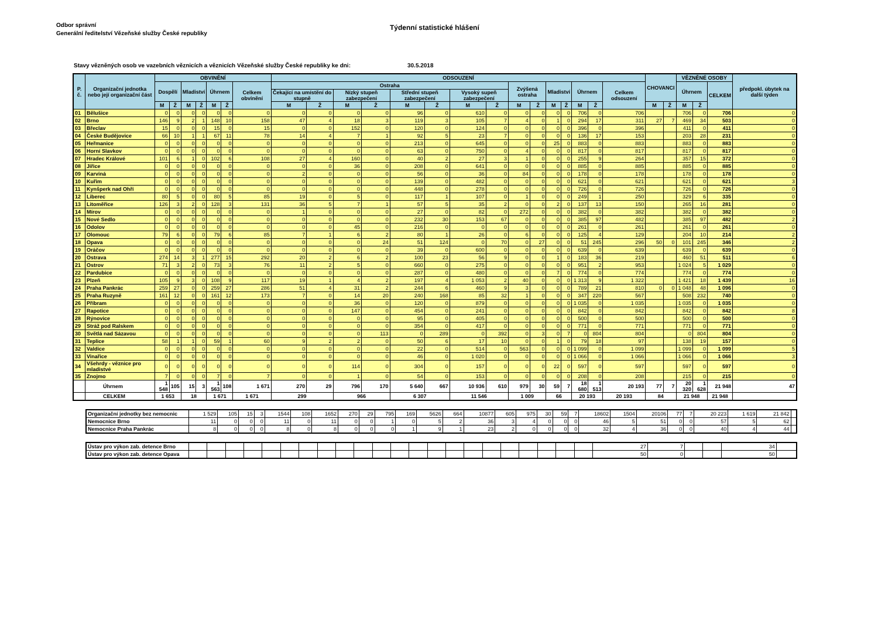Odbor správní
Generální ředitelství Vězeňské služby České republiky
Týdenní statistické hlášení
Stavy vězněných osob ve vazebních věznicích a věznicích Vězeňské služby České republiky ke dni: 30.5.2018
| P. č. | Organizační jednotka nebo její organizační část | OBVINĚNÍ | | | | | | | ODSOUZENÍ | | | | | | | | | | | | | | | CHOVANCI | | VĚZNĚNÉ OSOBY | | | předpokl. úbytek na další týden |
| --- | --- | --- | --- | --- | --- | --- | --- | --- | --- | --- | --- | --- | --- | --- | --- | --- | --- | --- | --- | --- | --- | --- | --- | --- | --- | --- | --- | --- | --- |
| | | Dospělí | | Mladiství | | Úhrnem | | Celkem obvinění | Ostraha | | | | | | | | Zvýšená ostraha | | Mladiství | | Úhrnem | | Celkem odsouzení | | | Úhrnem | | CELKEM | |
| | | | | | | | | | Čekající na umístění do stupně | | Nízký stupeň zabezpečení | | Střední stupeň zabezpečení | | Vysoký supeň zabezpečení | | | | | | | | | | | | | | |
| | | M | Ž | M | Ž | M | Ž | | M | Ž | M | Ž | M | Ž | M | Ž | M | Ž | M | Ž | M | Ž | | M | Ž | M | Ž | | |
| 01 | Bělušice | 0 | 0 | 0 | 0 | 0 | 0 | 0 | 0 | 0 | 0 | 0 | 96 | 0 | 610 | 0 | 0 | 0 | 0 | 0 | 706 | 0 | 706 | | | 706 | 0 | 706 | 0 |
| 02 | Brno | 146 | 9 | 2 | 1 | 148 | 10 | 158 | 47 | 4 | 18 | 3 | 119 | 3 | 105 | 7 | 4 | 0 | 1 | 0 | 294 | 17 | 311 | 27 | 7 | 469 | 34 | 503 | 0 |
| 03 | Břeclav | 15 | 0 | 0 | 0 | 15 | 0 | 15 | 0 | 0 | 152 | 0 | 120 | 0 | 124 | 0 | 0 | 0 | 0 | 0 | 396 | 0 | 396 | | | 411 | 0 | 411 | 0 |
| 04 | České Budějovice | 66 | 10 | 1 | 1 | 67 | 11 | 78 | 14 | 4 | 7 | 1 | 92 | 5 | 23 | 7 | 0 | 0 | 0 | 0 | 136 | 17 | 153 | | | 203 | 28 | 231 | 0 |
| 05 | Heřmanice | 0 | 0 | 0 | 0 | 0 | 0 | 0 | 0 | 0 | 0 | 0 | 213 | 0 | 645 | 0 | 0 | 0 | 25 | 0 | 883 | 0 | 883 | | | 883 | 0 | 883 | 0 |
| 06 | Horní Slavkov | 0 | 0 | 0 | 0 | 0 | 0 | 0 | 0 | 0 | 0 | 0 | 63 | 0 | 750 | 0 | 4 | 0 | 0 | 0 | 817 | 0 | 817 | | | 817 | 0 | 817 | 0 |
| 07 | Hradec Králové | 101 | 6 | 1 | 0 | 102 | 6 | 108 | 27 | 4 | 160 | 0 | 40 | 2 | 27 | 3 | 1 | 0 | 0 | 0 | 255 | 9 | 264 | | | 357 | 15 | 372 | 0 |
| 08 | Jiřice | 0 | 0 | 0 | 0 | 0 | 0 | 0 | 0 | 0 | 36 | 0 | 208 | 0 | 641 | 0 | 0 | 0 | 0 | 0 | 885 | 0 | 885 | | | 885 | 0 | 885 | 0 |
| 09 | Karviná | 0 | 0 | 0 | 0 | 0 | 0 | 0 | 2 | 0 | 0 | 0 | 56 | 0 | 36 | 0 | 84 | 0 | 0 | 0 | 178 | 0 | 178 | | | 178 | 0 | 178 | 0 |
| 10 | Kuřim | 0 | 0 | 0 | 0 | 0 | 0 | 0 | 0 | 0 | 0 | 0 | 139 | 0 | 482 | 0 | 0 | 0 | 0 | 0 | 621 | 0 | 621 | | | 621 | 0 | 621 | 3 |
| 11 | Kynšperk nad Ohří | 0 | 0 | 0 | 0 | 0 | 0 | 0 | 0 | 0 | 0 | 0 | 448 | 0 | 278 | 0 | 0 | 0 | 0 | 0 | 726 | 0 | 726 | | | 726 | 0 | 726 | 0 |
| 12 | Liberec | 80 | 5 | 0 | 0 | 80 | 5 | 85 | 19 | 0 | 5 | 0 | 117 | 1 | 107 | 0 | 1 | 0 | 0 | 0 | 249 | 1 | 250 | | | 329 | 6 | 335 | 0 |
| 13 | Litoměřice | 126 | 3 | 2 | 0 | 128 | 3 | 131 | 36 | 5 | 7 | 1 | 57 | 5 | 35 | 2 | 0 | 0 | 2 | 0 | 137 | 13 | 150 | | | 265 | 16 | 281 | 0 |
| 14 | Mírov | 0 | 0 | 0 | 0 | 0 | 0 | 0 | 1 | 0 | 0 | 0 | 27 | 0 | 82 | 0 | 272 | 0 | 0 | 0 | 382 | 0 | 382 | | | 382 | 0 | 382 | 0 |
| 15 | Nové Sedlo | 0 | 0 | 0 | 0 | 0 | 0 | 0 | 0 | 0 | 0 | 0 | 232 | 30 | 153 | 67 | 0 | 0 | 0 | 0 | 385 | 97 | 482 | | | 385 | 97 | 482 | 2 |
| 16 | Odolov | 0 | 0 | 0 | 0 | 0 | 0 | 0 | 0 | 0 | 45 | 0 | 216 | 0 | 0 | 0 | 0 | 0 | 0 | 0 | 261 | 0 | 261 | | | 261 | 0 | 261 | 0 |
| 17 | Olomouc | 79 | 6 | 0 | 0 | 79 | 6 | 85 | 7 | 1 | 6 | 2 | 80 | 1 | 26 | 0 | 6 | 0 | 0 | 0 | 125 | 4 | 129 | | | 204 | 10 | 214 | 2 |
| 18 | Opava | 0 | 0 | 0 | 0 | 0 | 0 | 0 | 0 | 0 | 0 | 24 | 51 | 124 | 0 | 70 | 0 | 27 | 0 | 0 | 51 | 245 | 296 | 50 | 0 | 101 | 245 | 346 | 2 |
| 19 | Oráčov | 0 | 0 | 0 | 0 | 0 | 0 | 0 | 0 | 0 | 0 | 0 | 39 | 0 | 600 | 0 | 0 | 0 | 0 | 0 | 639 | 0 | 639 | | | 639 | 0 | 639 | 0 |
| 20 | Ostrava | 274 | 14 | 3 | 1 | 277 | 15 | 292 | 20 | 2 | 6 | 2 | 100 | 23 | 56 | 9 | 0 | 0 | 1 | 0 | 183 | 36 | 219 | | | 460 | 51 | 511 | 6 |
| 21 | Ostrov | 71 | 3 | 2 | 0 | 73 | 3 | 76 | 11 | 2 | 5 | 0 | 660 | 0 | 275 | 0 | 0 | 0 | 0 | 0 | 951 | 2 | 953 | | | 1 024 | 5 | 1 029 | 0 |
| 22 | Pardubice | 0 | 0 | 0 | 0 | 0 | 0 | 0 | 0 | 0 | 0 | 0 | 287 | 0 | 480 | 0 | 0 | 0 | 7 | 0 | 774 | 0 | 774 | | | 774 | 0 | 774 | 0 |
| 23 | Plzeň | 105 | 9 | 3 | 0 | 108 | 9 | 117 | 19 | 1 | 4 | 2 | 197 | 4 | 1 053 | 2 | 40 | 0 | 0 | 0 | 1 313 | 9 | 1 322 | | | 1 421 | 18 | 1 439 | 16 |
| 24 | Praha Pankrác | 259 | 27 | 0 | 0 | 259 | 27 | 286 | 51 | 4 | 31 | 2 | 244 | 6 | 460 | 9 | 3 | 0 | 0 | 0 | 789 | 21 | 810 | 0 | 0 | 1 048 | 48 | 1 096 | 0 |
| 25 | Praha Ruzyně | 161 | 12 | 0 | 0 | 161 | 12 | 173 | 7 | 0 | 14 | 20 | 240 | 168 | 85 | 32 | 1 | 0 | 0 | 0 | 347 | 220 | 567 | | | 508 | 232 | 740 | 0 |
| 26 | Příbram | 0 | 0 | 0 | 0 | 0 | 0 | 0 | 0 | 0 | 36 | 0 | 120 | 0 | 879 | 0 | 0 | 0 | 0 | 0 | 1 035 | 0 | 1 035 | | | 1 035 | 0 | 1 035 | 0 |
| 27 | Rapotice | 0 | 0 | 0 | 0 | 0 | 0 | 0 | 0 | 0 | 147 | 0 | 454 | 0 | 241 | 0 | 0 | 0 | 0 | 0 | 842 | 0 | 842 | | | 842 | 0 | 842 | 8 |
| 28 | Rýnovice | 0 | 0 | 0 | 0 | 0 | 0 | 0 | 0 | 0 | 0 | 0 | 95 | 0 | 405 | 0 | 0 | 0 | 0 | 0 | 500 | 0 | 500 | | | 500 | 0 | 500 | 0 |
| 29 | Stráž pod Ralskem | 0 | 0 | 0 | 0 | 0 | 0 | 0 | 0 | 0 | 0 | 0 | 354 | 0 | 417 | 0 | 0 | 0 | 0 | 0 | 771 | 0 | 771 | | | 771 | 0 | 771 | 0 |
| 30 | Světlá nad Sázavou | 0 | 0 | 0 | 0 | 0 | 0 | 0 | 0 | 0 | 0 | 113 | 0 | 289 | 0 | 392 | 0 | 3 | 0 | 7 | 0 | 804 | 804 | | | 0 | 804 | 804 | 0 |
| 31 | Teplice | 58 | 1 | 1 | 0 | 59 | 1 | 60 | 9 | 2 | 2 | 0 | 50 | 6 | 17 | 10 | 0 | 0 | 1 | 0 | 79 | 18 | 97 | | | 138 | 19 | 157 | 0 |
| 32 | Valdice | 0 | 0 | 0 | 0 | 0 | 0 | 0 | 0 | 0 | 0 | 0 | 22 | 0 | 514 | 0 | 563 | 0 | 0 | 0 | 1 099 | 0 | 1 099 | | | 1 099 | 0 | 1 099 | 5 |
| 33 | Vinařice | 0 | 0 | 0 | 0 | 0 | 0 | 0 | 0 | 0 | 0 | 0 | 46 | 0 | 1 020 | 0 | 0 | 0 | 0 | 0 | 1 066 | 0 | 1 066 | | | 1 066 | 0 | 1 066 | 3 |
| 34 | Všehrdy - věznice pro mladistvé | 0 | 0 | 0 | 0 | 0 | 0 | 0 | 0 | 0 | 114 | 0 | 304 | 0 | 157 | 0 | 0 | 0 | 22 | 0 | 597 | 0 | 597 | | | 597 | 0 | 597 | 0 |
| 35 | Znojmo | 7 | 0 | 0 | 0 | 7 | 0 | 7 | 0 | 0 | 1 | 0 | 54 | 0 | 153 | 0 | 0 | 0 | 0 | 0 | 208 | 0 | 208 | | | 215 | 0 | 215 | 0 |
| | Úhrnem | 1 548 | 105 | 15 | 3 | 1 563 | 108 | 1 671 | 270 | 29 | 796 | 170 | 5 640 | 667 | 10 936 | 610 | 979 | 30 | 59 | 7 | 18 680 | 1 513 | 20 193 | 77 | 7 | 20 320 | 1 628 | 21 948 | 47 |
| | CELKEM | 1 653 | | 18 | | 1 671 | | 1 671 | 299 | | 966 | | 6 307 | | 11 546 | | 1 009 | | 66 | | 20 193 | | 20 193 | 84 | | 21 948 | | 21 948 | |
| Organizační jednotky bez nemocnic | 1 529 | 105 | 15 | 3 | 1544 | 108 | 1652 | 270 | 29 | 795 | 169 | 5626 | 664 | 10877 | 605 | 975 | 30 | 59 | 7 | 18602 | 1504 | 20106 | 77 | 7 | 20 223 | 1 619 | 21 842 | |
| Nemocnice Brno | 11 | 0 | 0 | 0 | 11 | 0 | 11 | 0 | 0 | 1 | 0 | 5 | 2 | 36 | 3 | 4 | 0 | 0 | 0 | 46 | 5 | 51 | 0 | 0 | 57 | 5 | 62 | |
| Nemocnice Praha Pankrác | 8 | 0 | 0 | 0 | 8 | 0 | 8 | 0 | 0 | 0 | 1 | 9 | 1 | 23 | 2 | 0 | 0 | 0 | 0 | 32 | 4 | 36 | 0 | 0 | 40 | 4 | 44 | |
| Ústav pro výkon zab. detence Brno | | | | | | | | | | | | | | | | | | | | | | | 27 | 7 | | | 34 | |
| Ústav pro výkon zab. detence Opava | | | | | | | | | | | | | | | | | | | | | | | 50 | 0 | | | 50 | |